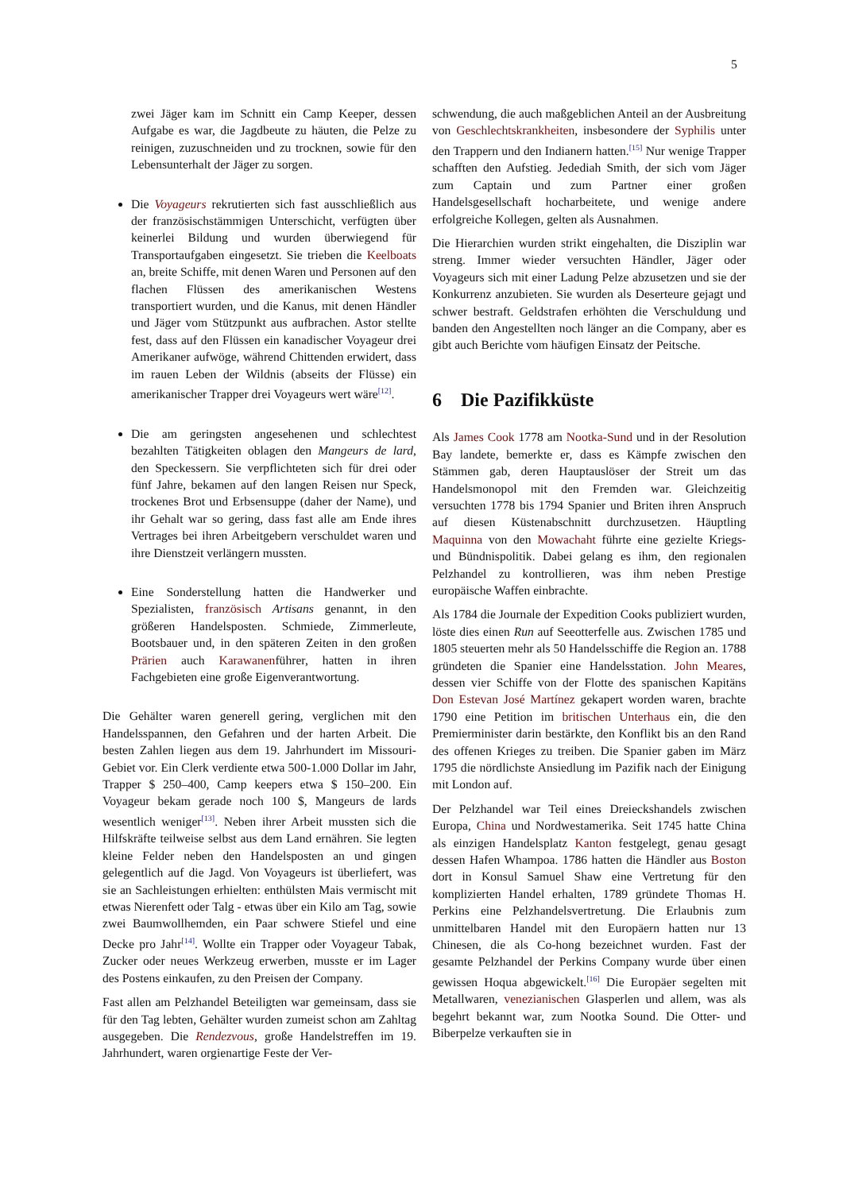5
zwei Jäger kam im Schnitt ein Camp Keeper, dessen Aufgabe es war, die Jagdbeute zu häuten, die Pelze zu reinigen, zuzuschneiden und zu trocknen, sowie für den Lebensunterhalt der Jäger zu sorgen.
Die Voyageurs rekrutierten sich fast ausschließlich aus der französischstämmigen Unterschicht, verfügten über keinerlei Bildung und wurden überwiegend für Transportaufgaben eingesetzt. Sie trieben die Keelboats an, breite Schiffe, mit denen Waren und Personen auf den flachen Flüssen des amerikanischen Westens transportiert wurden, und die Kanus, mit denen Händler und Jäger vom Stützpunkt aus aufbrachen. Astor stellte fest, dass auf den Flüssen ein kanadischer Voyageur drei Amerikaner aufwöge, während Chittenden erwidert, dass im rauen Leben der Wildnis (abseits der Flüsse) ein amerikanischer Trapper drei Voyageurs wert wäre<sup>[12]</sup>.
Die am geringsten angesehenen und schlechtest bezahlten Tätigkeiten oblagen den Mangeurs de lard, den Speckessern. Sie verpflichteten sich für drei oder fünf Jahre, bekamen auf den langen Reisen nur Speck, trockenes Brot und Erbsensuppe (daher der Name), und ihr Gehalt war so gering, dass fast alle am Ende ihres Vertrages bei ihren Arbeitgebern verschuldet waren und ihre Dienstzeit verlängern mussten.
Eine Sonderstellung hatten die Handwerker und Spezialisten, französisch Artisans genannt, in den größeren Handelsposten. Schmiede, Zimmerleute, Bootsbauer und, in den späteren Zeiten in den großen Prärien auch Karawanenführer, hatten in ihren Fachgebieten eine große Eigenverantwortung.
Die Gehälter waren generell gering, verglichen mit den Handelsspannen, den Gefahren und der harten Arbeit. Die besten Zahlen liegen aus dem 19. Jahrhundert im Missouri-Gebiet vor. Ein Clerk verdiente etwa 500-1.000 Dollar im Jahr, Trapper $ 250–400, Camp keepers etwa $ 150–200. Ein Voyageur bekam gerade noch 100 $, Mangeurs de lards wesentlich weniger<sup>[13]</sup>. Neben ihrer Arbeit mussten sich die Hilfskräfte teilweise selbst aus dem Land ernähren. Sie legten kleine Felder neben den Handelsposten an und gingen gelegentlich auf die Jagd. Von Voyageurs ist überliefert, was sie an Sachleistungen erhielten: enthülsten Mais vermischt mit etwas Nierenfett oder Talg - etwas über ein Kilo am Tag, sowie zwei Baumwollhemden, ein Paar schwere Stiefel und eine Decke pro Jahr<sup>[14]</sup>. Wollte ein Trapper oder Voyageur Tabak, Zucker oder neues Werkzeug erwerben, musste er im Lager des Postens einkaufen, zu den Preisen der Company.
Fast allen am Pelzhandel Beteiligten war gemeinsam, dass sie für den Tag lebten, Gehälter wurden zumeist schon am Zahltag ausgegeben. Die Rendezvous, große Handelstreffen im 19. Jahrhundert, waren orgienartige Feste der Ver-
schwendung, die auch maßgeblichen Anteil an der Ausbreitung von Geschlechtskrankheiten, insbesondere der Syphilis unter den Trappern und den Indianern hatten.<sup>[15]</sup> Nur wenige Trapper schafften den Aufstieg. Jedediah Smith, der sich vom Jäger zum Captain und zum Partner einer großen Handelsgesellschaft hocharbeitete, und wenige andere erfolgreiche Kollegen, gelten als Ausnahmen.
Die Hierarchien wurden strikt eingehalten, die Disziplin war streng. Immer wieder versuchten Händler, Jäger oder Voyageurs sich mit einer Ladung Pelze abzusetzen und sie der Konkurrenz anzubieten. Sie wurden als Deserteure gejagt und schwer bestraft. Geldstrafen erhöhten die Verschuldung und banden den Angestellten noch länger an die Company, aber es gibt auch Berichte vom häufigen Einsatz der Peitsche.
6 Die Pazifikküste
Als James Cook 1778 am Nootka-Sund und in der Resolution Bay landete, bemerkte er, dass es Kämpfe zwischen den Stämmen gab, deren Hauptauslöser der Streit um das Handelsmonopol mit den Fremden war. Gleichzeitig versuchten 1778 bis 1794 Spanier und Briten ihren Anspruch auf diesen Küstenabschnitt durchzusetzen. Häuptling Maquinna von den Mowachaht führte eine gezielte Kriegs- und Bündnispolitik. Dabei gelang es ihm, den regionalen Pelzhandel zu kontrollieren, was ihm neben Prestige europäische Waffen einbrachte.
Als 1784 die Journale der Expedition Cooks publiziert wurden, löste dies einen Run auf Seeotterfelle aus. Zwischen 1785 und 1805 steuerten mehr als 50 Handelsschiffe die Region an. 1788 gründeten die Spanier eine Handelsstation. John Meares, dessen vier Schiffe von der Flotte des spanischen Kapitäns Don Estevan José Martínez gekapert worden waren, brachte 1790 eine Petition im britischen Unterhaus ein, die den Premierminister darin bestärkte, den Konflikt bis an den Rand des offenen Krieges zu treiben. Die Spanier gaben im März 1795 die nördlichste Ansiedlung im Pazifik nach der Einigung mit London auf.
Der Pelzhandel war Teil eines Dreieckshandels zwischen Europa, China und Nordwestamerika. Seit 1745 hatte China als einzigen Handelsplatz Kanton festgelegt, genau gesagt dessen Hafen Whampoa. 1786 hatten die Händler aus Boston dort in Konsul Samuel Shaw eine Vertretung für den komplizierten Handel erhalten, 1789 gründete Thomas H. Perkins eine Pelzhandelsvertretung. Die Erlaubnis zum unmittelbaren Handel mit den Europäern hatten nur 13 Chinesen, die als Co-hong bezeichnet wurden. Fast der gesamte Pelzhandel der Perkins Company wurde über einen gewissen Hoqua abgewickelt.<sup>[16]</sup> Die Europäer segelten mit Metallwaren, venezianischen Glasperlen und allem, was als begehrt bekannt war, zum Nootka Sound. Die Otter- und Biberpelze verkauften sie in